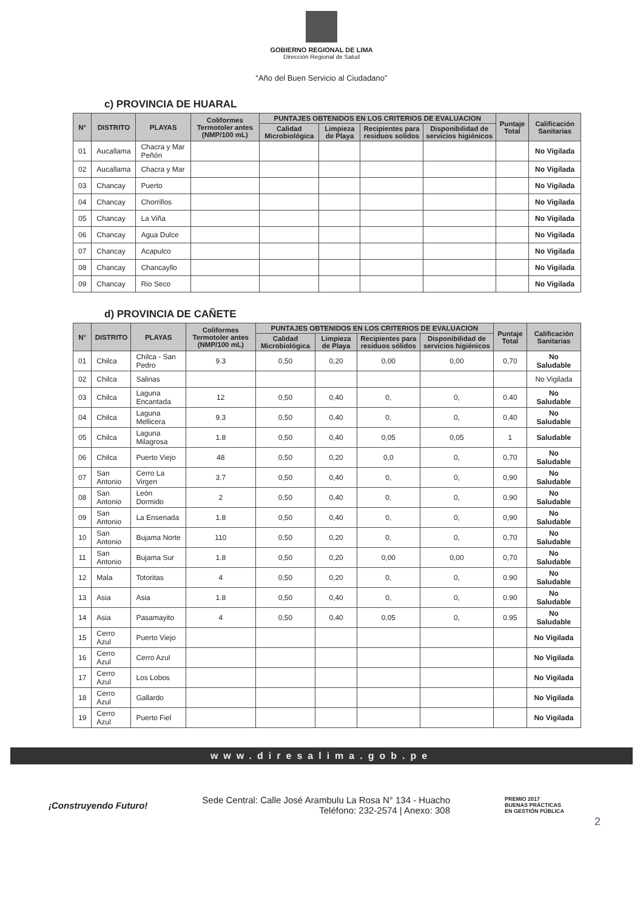GOBIERNO REGIONAL DE LIMA
Dirección Regional de Salud
“Año del Buen Servicio al Ciudadano”
c) PROVINCIA DE HUARAL
| N° | DISTRITO | PLAYAS | Coliformes Termotoler antes (NMP/100 mL) | PUNTAJES OBTENIDOS EN LOS CRITERIOS DE EVALUACION | | | | Puntaje Total | Calificación Sanitarias |
| --- | --- | --- | --- | --- | --- | --- | --- | --- | --- |
| | | | | Calidad Microbiológica | Limpieza de Playa | Recipientes para residuos solidos | Disponibilidad de servicios higiénicos | | |
| 01 | Aucallama | Chacra y Mar Peñón | | | | | | | No Vigilada |
| 02 | Aucallama | Chacra y Mar | | | | | | | No Vigilada |
| 03 | Chancay | Puerto | | | | | | | No Vigilada |
| 04 | Chancay | Chorrillos | | | | | | | No Vigilada |
| 05 | Chancay | La Viña | | | | | | | No Vigilada |
| 06 | Chancay | Agua Dulce | | | | | | | No Vigilada |
| 07 | Chancay | Acapulco | | | | | | | No Vigilada |
| 08 | Chancay | Chancayllo | | | | | | | No Vigilada |
| 09 | Chancay | Rio Seco | | | | | | | No Vigilada |
d) PROVINCIA DE CAÑETE
| N° | DISTRITO | PLAYAS | Coliformes Termotoler antes (NMP/100 mL) | PUNTAJES OBTENIDOS EN LOS CRITERIOS DE EVALUACION | | | | Puntaje Total | Calificación Sanitarias |
| --- | --- | --- | --- | --- | --- | --- | --- | --- | --- |
| | | | | Calidad Microbiológica | Limpieza de Playa | Recipientes para residuos sólidos | Disponibilidad de servicios higiénicos | | |
| 01 | Chilca | Chilca - San Pedro | 9.3 | 0,50 | 0,20 | 0,00 | 0,00 | 0,70 | No Saludable |
| 02 | Chilca | Salinas | | | | | | | No Vigilada |
| 03 | Chilca | Laguna Encantada | 12 | 0,50 | 0,40 | 0, | 0, | 0.40 | No Saludable |
| 04 | Chilca | Laguna Mellicera | 9.3 | 0,50 | 0,40 | 0, | 0, | 0,40 | No Saludable |
| 05 | Chilca | Laguna Milagrosa | 1.8 | 0,50 | 0,40 | 0,05 | 0,05 | 1 | Saludable |
| 06 | Chilca | Puerto Viejo | 48 | 0,50 | 0,20 | 0,0 | 0, | 0,70 | No Saludable |
| 07 | San Antonio | Cerro La Virgen | 3.7 | 0,50 | 0,40 | 0, | 0, | 0,90 | No Saludable |
| 08 | San Antonio | León Dormido | 2 | 0,50 | 0,40 | 0, | 0, | 0,90 | No Saludable |
| 09 | San Antonio | La Ensenada | 1.8 | 0,50 | 0,40 | 0, | 0, | 0,90 | No Saludable |
| 10 | San Antonio | Bujama Norte | 110 | 0,50 | 0,20 | 0, | 0, | 0,70 | No Saludable |
| 11 | San Antonio | Bujama Sur | 1.8 | 0,50 | 0,20 | 0,00 | 0,00 | 0,70 | No Saludable |
| 12 | Mala | Totoritas | 4 | 0,50 | 0,20 | 0, | 0, | 0.90 | No Saludable |
| 13 | Asia | Asia | 1.8 | 0,50 | 0,40 | 0, | 0, | 0.90 | No Saludable |
| 14 | Asia | Pasamayito | 4 | 0,50 | 0,40 | 0,05 | 0, | 0.95 | No Saludable |
| 15 | Cerro Azul | Puerto Viejo | | | | | | | No Vigilada |
| 16 | Cerro Azul | Cerro Azul | | | | | | | No Vigilada |
| 17 | Cerro Azul | Los Lobos | | | | | | | No Vigilada |
| 18 | Cerro Azul | Gallardo | | | | | | | No Vigilada |
| 19 | Cerro Azul | Puerto Fiel | | | | | | | No Vigilada |
www.diresalima.gob.pe
¡Construyendo Futuro!
Sede Central: Calle José Arambulu La Rosa N° 134 - Huacho
Teléfono: 232-2574 | Anexo: 308
PREMIO 2017
BUENAS PRÁCTICAS
EN GESTIÓN PÚBLICA
2